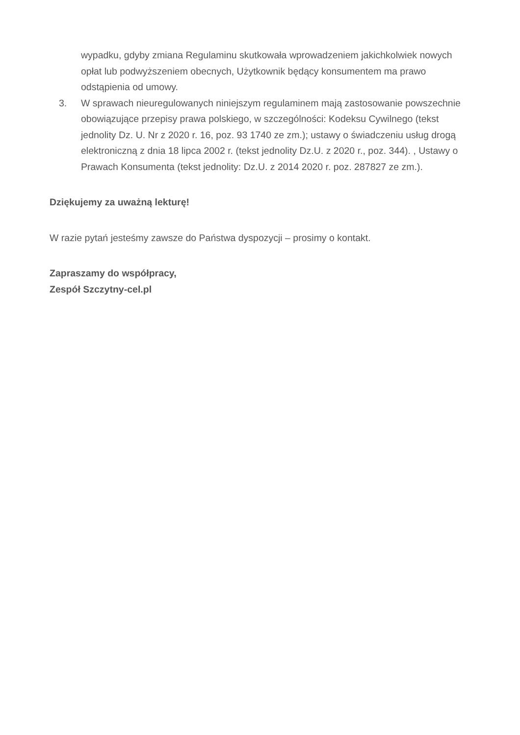wypadku, gdyby zmiana Regulaminu skutkowała wprowadzeniem jakichkolwiek nowych opłat lub podwyższeniem obecnych, Użytkownik będący konsumentem ma prawo odstąpienia od umowy.
3. W sprawach nieuregulowanych niniejszym regulaminem mają zastosowanie powszechnie obowiązujące przepisy prawa polskiego, w szczególności: Kodeksu Cywilnego (tekst jednolity Dz. U. Nr z 2020 r. 16, poz. 93 1740 ze zm.); ustawy o świadczeniu usług drogą elektroniczną z dnia 18 lipca 2002 r. (tekst jednolity Dz.U. z 2020 r., poz. 344). , Ustawy o Prawach Konsumenta (tekst jednolity: Dz.U. z 2014 2020 r. poz. 287827 ze zm.).
Dziękujemy za uważną lekturę!
W razie pytań jesteśmy zawsze do Państwa dyspozycji – prosimy o kontakt.
Zapraszamy do współpracy,
Zespół Szczytny-cel.pl